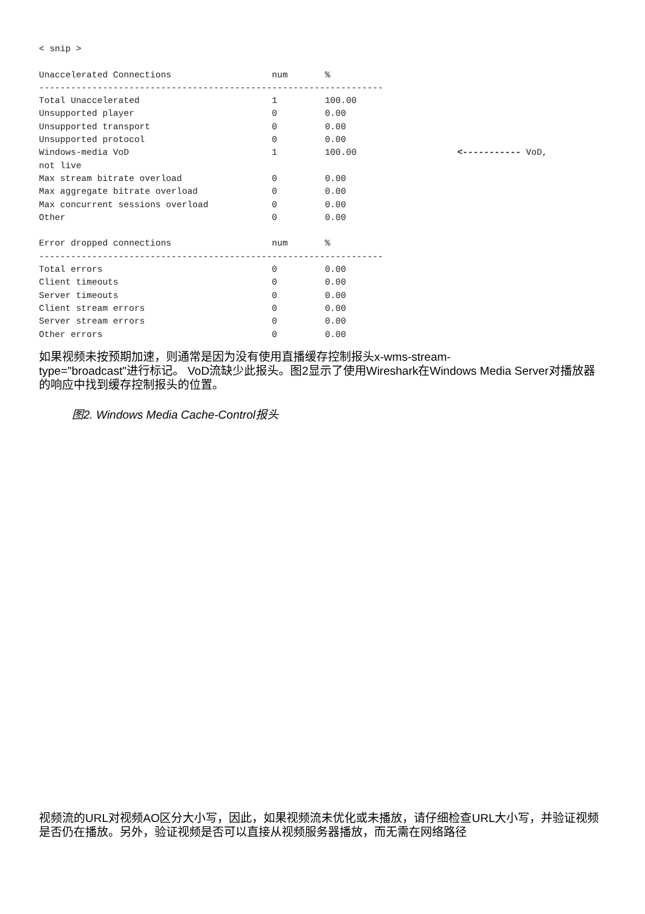< snip >

Unaccelerated Connections                   num       %
-----------------------------------------------------------------
Total Unaccelerated                         1         100.00
Unsupported player                          0         0.00
Unsupported transport                       0         0.00
Unsupported protocol                        0         0.00
Windows-media VoD                           1         100.00                   <----------- VoD,
not live
Max stream bitrate overload                 0         0.00
Max aggregate bitrate overload              0         0.00
Max concurrent sessions overload            0         0.00
Other                                       0         0.00

Error dropped connections                   num       %
-----------------------------------------------------------------
Total errors                                0         0.00
Client timeouts                             0         0.00
Server timeouts                             0         0.00
Client stream errors                        0         0.00
Server stream errors                        0         0.00
Other errors                                0         0.00
如果视频未按预期加速，则通常是因为没有使用直播缓存控制报头x-wms-stream-
type="broadcast"进行标记。 VoD流缺少此报头。图2显示了使用Wireshark在Windows Media Server对播放器的响应中找到缓存控制报头的位置。
图2. Windows Media Cache-Control报头
视频流的URL对视频AO区分大小写，因此，如果视频流未优化或未播放，请仔细检查URL大小写，并验证视频是否仍在播放。另外，验证视频是否可以直接从视频服务器播放，而无需在网络路径